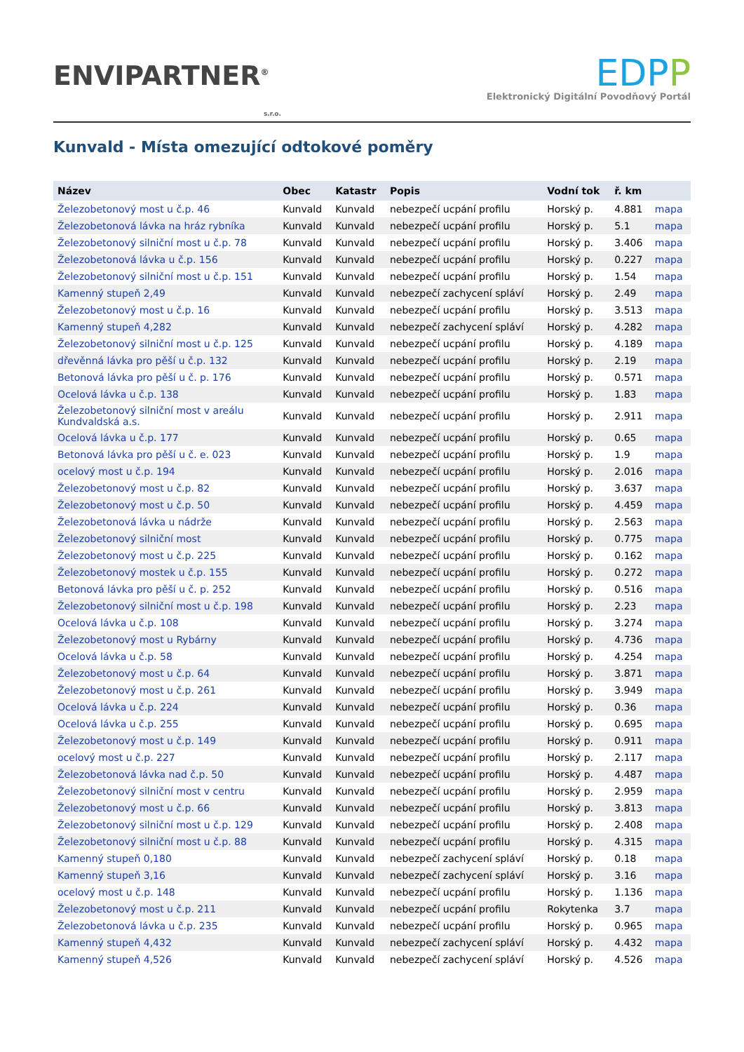ENVIPARTNER<sup>®</sup>
s.r.o.
EDPP
Elektronický Digitální Povodňový Portál
Kunvald - Místa omezující odtokové poměry
| Název | Obec | Katastr | Popis | Vodní tok | ř. km | |
| --- | --- | --- | --- | --- | --- | --- |
| Železobetonový most u č.p. 46 | Kunvald | Kunvald | nebezpečí ucpání profilu | Horský p. | 4.881 | mapa |
| Železobetonová lávka na hráz rybníka | Kunvald | Kunvald | nebezpečí ucpání profilu | Horský p. | 5.1 | mapa |
| Železobetonový silniční most u č.p. 78 | Kunvald | Kunvald | nebezpečí ucpání profilu | Horský p. | 3.406 | mapa |
| Železobetonová lávka u č.p. 156 | Kunvald | Kunvald | nebezpečí ucpání profilu | Horský p. | 0.227 | mapa |
| Železobetonový silniční most u č.p. 151 | Kunvald | Kunvald | nebezpečí ucpání profilu | Horský p. | 1.54 | mapa |
| Kamenný stupeň 2,49 | Kunvald | Kunvald | nebezpečí zachycení spláví | Horský p. | 2.49 | mapa |
| Železobetonový most u č.p. 16 | Kunvald | Kunvald | nebezpečí ucpání profilu | Horský p. | 3.513 | mapa |
| Kamenný stupeň 4,282 | Kunvald | Kunvald | nebezpečí zachycení spláví | Horský p. | 4.282 | mapa |
| Železobetonový silniční most u č.p. 125 | Kunvald | Kunvald | nebezpečí ucpání profilu | Horský p. | 4.189 | mapa |
| dřevěnná lávka pro pěší u č.p. 132 | Kunvald | Kunvald | nebezpečí ucpání profilu | Horský p. | 2.19 | mapa |
| Betonová lávka pro pěší u č. p. 176 | Kunvald | Kunvald | nebezpečí ucpání profilu | Horský p. | 0.571 | mapa |
| Ocelová lávka u č.p. 138 | Kunvald | Kunvald | nebezpečí ucpání profilu | Horský p. | 1.83 | mapa |
| Železobetonový silniční most v areálu Kundvaldská a.s. | Kunvald | Kunvald | nebezpečí ucpání profilu | Horský p. | 2.911 | mapa |
| Ocelová lávka u č.p. 177 | Kunvald | Kunvald | nebezpečí ucpání profilu | Horský p. | 0.65 | mapa |
| Betonová lávka pro pěší u č. e. 023 | Kunvald | Kunvald | nebezpečí ucpání profilu | Horský p. | 1.9 | mapa |
| ocelový most u č.p. 194 | Kunvald | Kunvald | nebezpečí ucpání profilu | Horský p. | 2.016 | mapa |
| Železobetonový most u č.p. 82 | Kunvald | Kunvald | nebezpečí ucpání profilu | Horský p. | 3.637 | mapa |
| Železobetonový most u č.p. 50 | Kunvald | Kunvald | nebezpečí ucpání profilu | Horský p. | 4.459 | mapa |
| Železobetonová lávka u nádrže | Kunvald | Kunvald | nebezpečí ucpání profilu | Horský p. | 2.563 | mapa |
| Železobetonový silniční most | Kunvald | Kunvald | nebezpečí ucpání profilu | Horský p. | 0.775 | mapa |
| Železobetonový most u č.p. 225 | Kunvald | Kunvald | nebezpečí ucpání profilu | Horský p. | 0.162 | mapa |
| Železobetonový mostek u č.p. 155 | Kunvald | Kunvald | nebezpečí ucpání profilu | Horský p. | 0.272 | mapa |
| Betonová lávka pro pěší u č. p. 252 | Kunvald | Kunvald | nebezpečí ucpání profilu | Horský p. | 0.516 | mapa |
| Železobetonový silniční most u č.p. 198 | Kunvald | Kunvald | nebezpečí ucpání profilu | Horský p. | 2.23 | mapa |
| Ocelová lávka u č.p. 108 | Kunvald | Kunvald | nebezpečí ucpání profilu | Horský p. | 3.274 | mapa |
| Železobetonový most u Rybárny | Kunvald | Kunvald | nebezpečí ucpání profilu | Horský p. | 4.736 | mapa |
| Ocelová lávka u č.p. 58 | Kunvald | Kunvald | nebezpečí ucpání profilu | Horský p. | 4.254 | mapa |
| Železobetonový most u č.p. 64 | Kunvald | Kunvald | nebezpečí ucpání profilu | Horský p. | 3.871 | mapa |
| Železobetonový most u č.p. 261 | Kunvald | Kunvald | nebezpečí ucpání profilu | Horský p. | 3.949 | mapa |
| Ocelová lávka u č.p. 224 | Kunvald | Kunvald | nebezpečí ucpání profilu | Horský p. | 0.36 | mapa |
| Ocelová lávka u č.p. 255 | Kunvald | Kunvald | nebezpečí ucpání profilu | Horský p. | 0.695 | mapa |
| Železobetonový most u č.p. 149 | Kunvald | Kunvald | nebezpečí ucpání profilu | Horský p. | 0.911 | mapa |
| ocelový most u č.p. 227 | Kunvald | Kunvald | nebezpečí ucpání profilu | Horský p. | 2.117 | mapa |
| Železobetonová lávka nad č.p. 50 | Kunvald | Kunvald | nebezpečí ucpání profilu | Horský p. | 4.487 | mapa |
| Železobetonový silniční most v centru | Kunvald | Kunvald | nebezpečí ucpání profilu | Horský p. | 2.959 | mapa |
| Železobetonový most u č.p. 66 | Kunvald | Kunvald | nebezpečí ucpání profilu | Horský p. | 3.813 | mapa |
| Železobetonový silniční most u č.p. 129 | Kunvald | Kunvald | nebezpečí ucpání profilu | Horský p. | 2.408 | mapa |
| Železobetonový silniční most u č.p. 88 | Kunvald | Kunvald | nebezpečí ucpání profilu | Horský p. | 4.315 | mapa |
| Kamenný stupeň 0,180 | Kunvald | Kunvald | nebezpečí zachycení spláví | Horský p. | 0.18 | mapa |
| Kamenný stupeň 3,16 | Kunvald | Kunvald | nebezpečí zachycení spláví | Horský p. | 3.16 | mapa |
| ocelový most u č.p. 148 | Kunvald | Kunvald | nebezpečí ucpání profilu | Horský p. | 1.136 | mapa |
| Železobetonový most u č.p. 211 | Kunvald | Kunvald | nebezpečí ucpání profilu | Rokytenka | 3.7 | mapa |
| Železobetonová lávka u č.p. 235 | Kunvald | Kunvald | nebezpečí ucpání profilu | Horský p. | 0.965 | mapa |
| Kamenný stupeň 4,432 | Kunvald | Kunvald | nebezpečí zachycení spláví | Horský p. | 4.432 | mapa |
| Kamenný stupeň 4,526 | Kunvald | Kunvald | nebezpečí zachycení spláví | Horský p. | 4.526 | mapa |